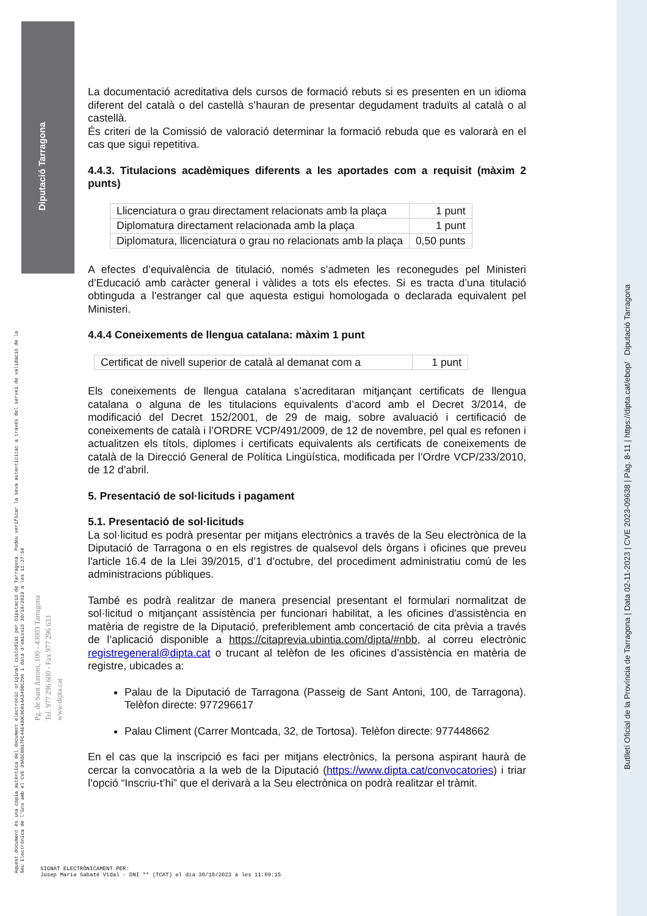Diputació Tarragona
Butlletí Oficial de la Província de Tarragona | Data 02-11-2023 | CVE 2023-09638 | Pàg. 8-11 | https://dipta.cat/ebop/ Diputació Tarragona
Aquest document és una còpia autèntica del document electrònic original custodiat per Diputació de Tarragona. Podeu verificar la seva autenticitat a través del servei de validació de la Seu Electrònica de l'Ens amb el CVE 39A5CBB17FC44E43BC0C814A3498C296 i data d'emissió 30/10/2023 a les 11:27:50
Pg. de Sant Antoni, 100 - 43003 Tarragona
Tel. 977 296 600 - Fax 977 296 633
www.dipta.cat
La documentació acreditativa dels cursos de formació rebuts si es presenten en un idioma diferent del català o del castellà s’hauran de presentar degudament traduïts al català o al castellà.
És criteri de la Comissió de valoració determinar la formació rebuda que es valorarà en el cas que sigui repetitiva.
4.4.3. Titulacions acadèmiques diferents a les aportades com a requisit (màxim 2 punts)
| Llicenciatura o grau directament relacionats amb la plaça | 1 punt |
| Diplomatura directament relacionada amb la plaça | 1 punt |
| Diplomatura, llicenciatura o grau no relacionats amb la plaça | 0,50 punts |
A efectes d’equivalència de titulació, només s’admeten les reconegudes pel Ministeri d’Educació amb caràcter general i vàlides a tots els efectes. Si es tracta d’una titulació obtinguda a l’estranger cal que aquesta estigui homologada o declarada equivalent pel Ministeri.
4.4.4 Coneixements de llengua catalana: màxim 1 punt
| Certificat de nivell superior de català al demanat com a | 1 punt |
Els coneixements de llengua catalana s’acreditaran mitjançant certificats de llengua catalana o alguna de les titulacions equivalents d’acord amb el Decret 3/2014, de modificació del Decret 152/2001, de 29 de maig, sobre avaluació i certificació de coneixements de català i l’ORDRE VCP/491/2009, de 12 de novembre, pel qual es refonen i actualitzen els títols, diplomes i certificats equivalents als certificats de coneixements de català de la Direcció General de Política Lingüística, modificada per l’Ordre VCP/233/2010, de 12 d’abril.
5. Presentació de sol·licituds i pagament
5.1. Presentació de sol·licituds
La sol·licitud es podrà presentar per mitjans electrònics a través de la Seu electrònica de la Diputació de Tarragona o en els registres de qualsevol dels òrgans i oficines que preveu l'article 16.4 de la Llei 39/2015, d’1 d’octubre, del procediment administratiu comú de les administracions públiques.
També es podrà realitzar de manera presencial presentant el formulari normalitzat de sol·licitud o mitjançant assistència per funcionari habilitat, a les oficines d'assistència en matèria de registre de la Diputació, preferiblement amb concertació de cita prèvia a través de l’aplicació disponible a https://citaprevia.ubintia.com/dipta/#nbb, al correu electrònic registregeneral@dipta.cat o trucant al telèfon de les oficines d’assistència en matèria de registre, ubicades a:
Palau de la Diputació de Tarragona (Passeig de Sant Antoni, 100, de Tarragona). Telèfon directe: 977296617
Palau Climent (Carrer Montcada, 32, de Tortosa). Telèfon directe: 977448662
En el cas que la inscripció es faci per mitjans electrònics, la persona aspirant haurà de cercar la convocatòria a la web de la Diputació (https://www.dipta.cat/convocatories) i triar l’opció “Inscriu-t’hi” que el derivarà a la Seu electrònica on podrà realitzar el tràmit.
SIGNAT ELECTRÒNICAMENT PER:
Josep Maria Sabaté Vidal - DNI ** (TCAT) el dia 30/10/2023 a les 11:09:15